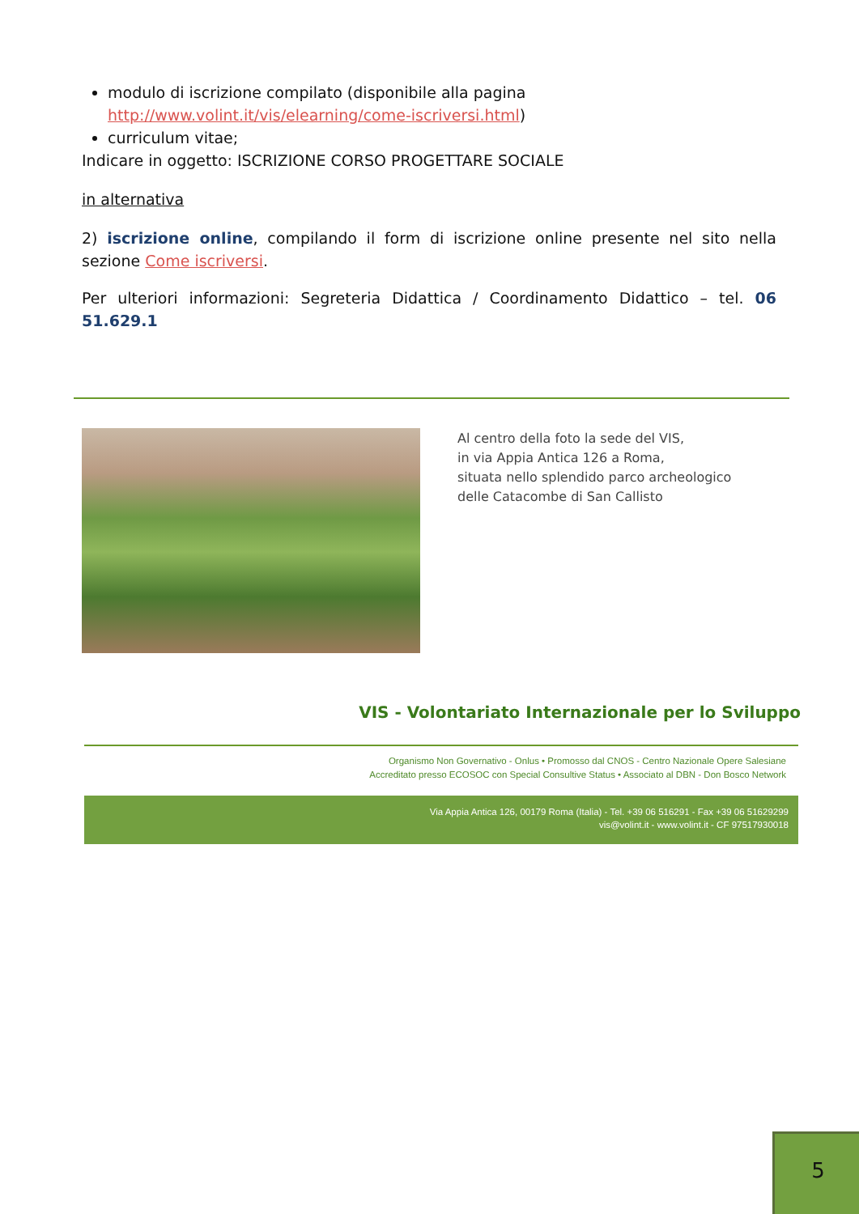modulo di iscrizione compilato (disponibile alla pagina http://www.volint.it/vis/elearning/come-iscriversi.html)
curriculum vitae;
Indicare in oggetto: ISCRIZIONE CORSO PROGETTARE SOCIALE
in alternativa
2) iscrizione online, compilando il form di iscrizione online presente nel sito nella sezione Come iscriversi.
Per ulteriori informazioni: Segreteria Didattica / Coordinamento Didattico – tel. 06 51.629.1
Al centro della foto la sede del VIS,
in via Appia Antica 126 a Roma,
situata nello splendido parco archeologico
delle Catacombe di San Callisto
VIS - Volontariato Internazionale per lo Sviluppo
Organismo Non Governativo - Onlus • Promosso dal CNOS - Centro Nazionale Opere Salesiane
Accreditato presso ECOSOC con Special Consultive Status • Associato al DBN - Don Bosco Network
Via Appia Antica 126, 00179 Roma (Italia) - Tel. +39 06 516291 - Fax +39 06 51629299
vis@volint.it - www.volint.it - CF 97517930018
5